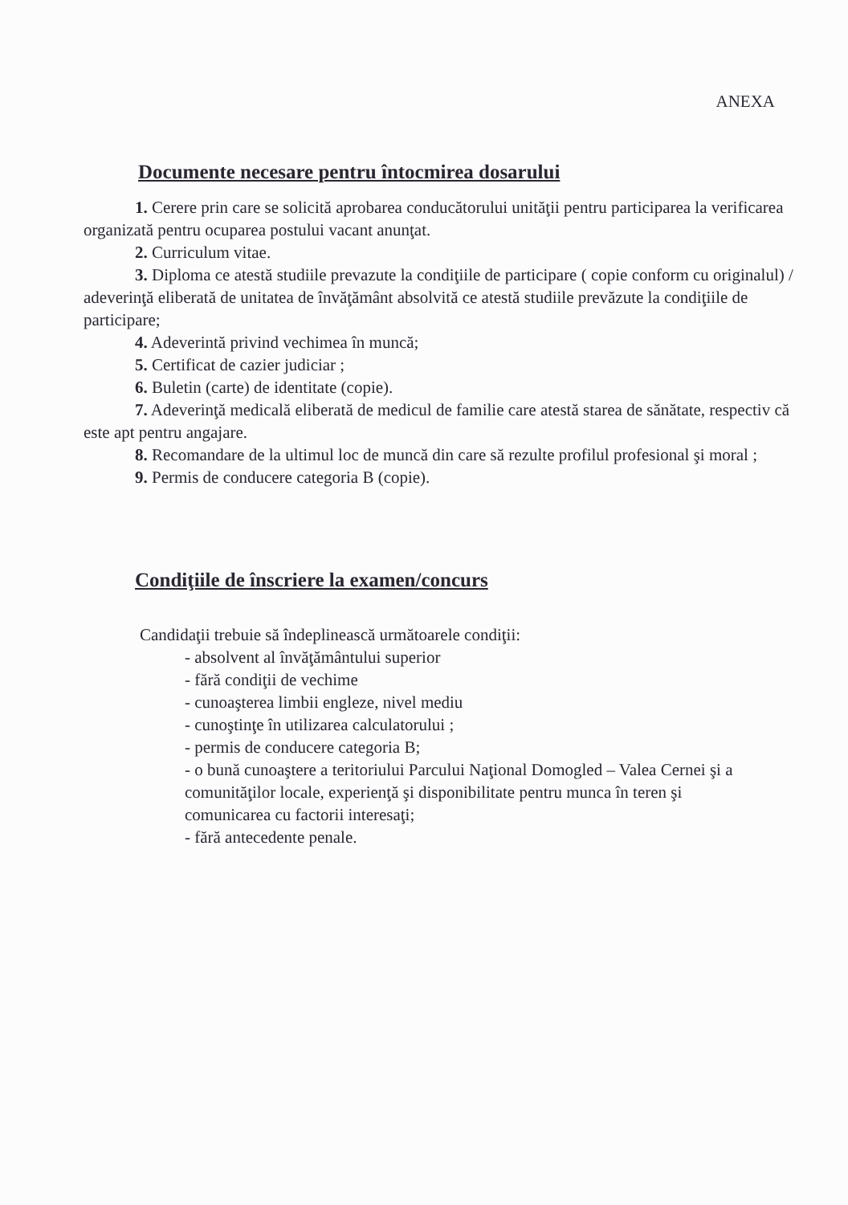ANEXA
Documente necesare pentru întocmirea dosarului
1. Cerere prin care se solicită aprobarea conducătorului unităţii pentru participarea la verificarea organizată pentru ocuparea postului vacant anunţat.
2. Curriculum vitae.
3. Diploma ce atestă studiile prevazute la condiţiile de participare ( copie conform cu originalul) / adeverinţă eliberată de unitatea de învăţământ absolvită ce atestă studiile prevăzute la condiţiile de participare;
4. Adeverintă privind vechimea în muncă;
5. Certificat de cazier judiciar ;
6. Buletin (carte) de identitate (copie).
7. Adeverinţă medicală eliberată de medicul de familie care atestă starea de sănătate, respectiv că este apt pentru angajare.
8. Recomandare de la ultimul loc de muncă din care să rezulte profilul profesional şi moral ;
9. Permis de conducere categoria B (copie).
Condiţiile de înscriere la examen/concurs
Candidaţii trebuie să îndeplinească următoarele condiţii:
- absolvent al învăţământului superior
- fără condiţii de vechime
- cunoaşterea limbii engleze, nivel mediu
- cunoştinţe în utilizarea calculatorului ;
- permis de conducere categoria B;
- o bună cunoaştere a teritoriului Parcului Naţional Domogled – Valea Cernei şi a comunităţilor locale, experienţă şi disponibilitate pentru munca în teren şi comunicarea cu factorii interesaţi;
- fără antecedente penale.